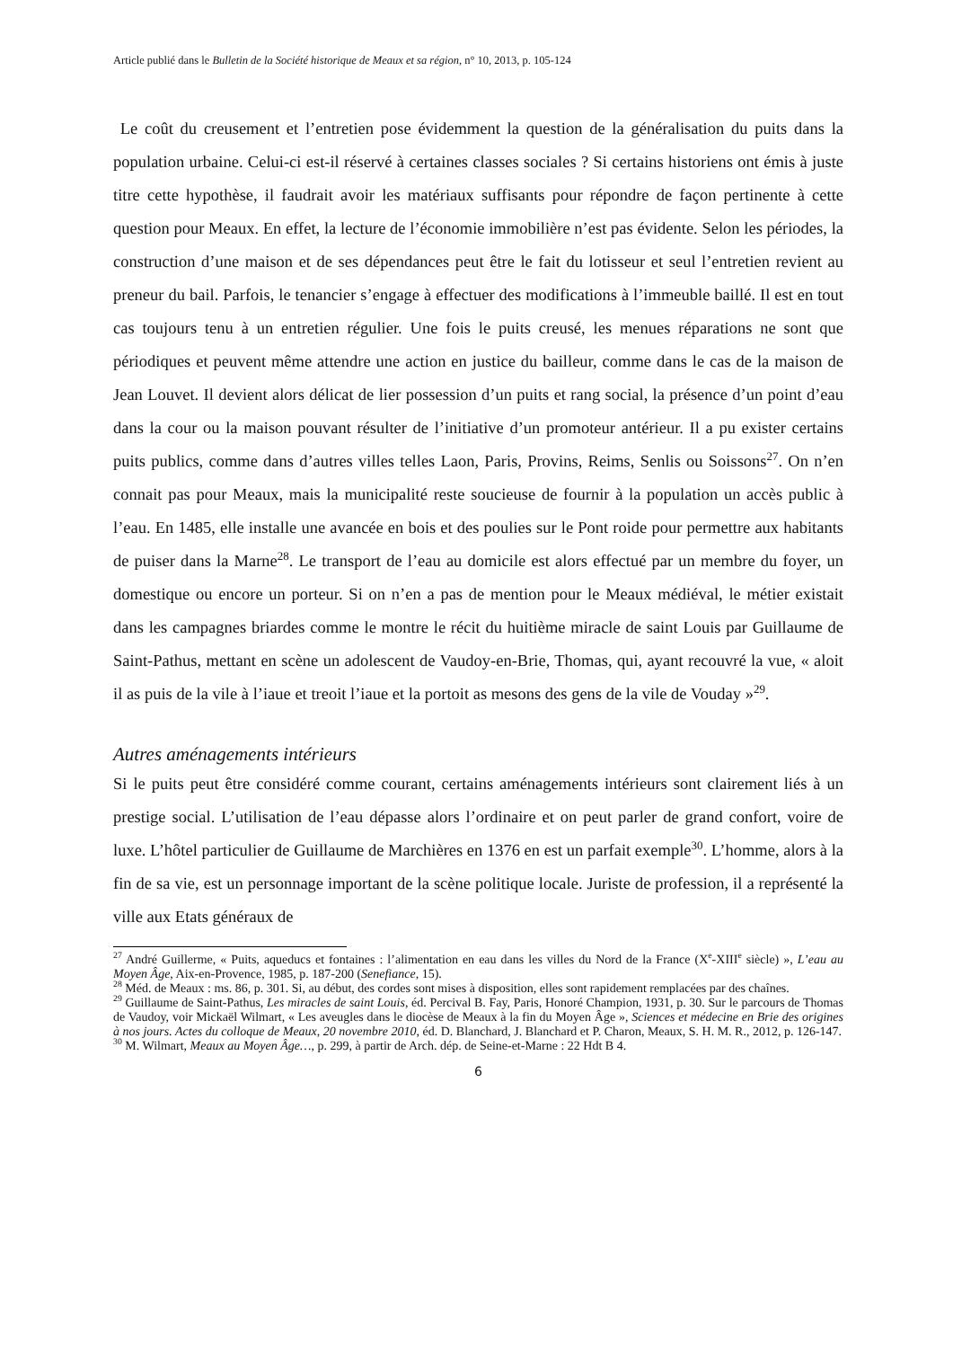Article publié dans le Bulletin de la Société historique de Meaux et sa région, n° 10, 2013, p. 105-124
Le coût du creusement et l’entretien pose évidemment la question de la généralisation du puits dans la population urbaine. Celui-ci est-il réservé à certaines classes sociales ? Si certains historiens ont émis à juste titre cette hypothèse, il faudrait avoir les matériaux suffisants pour répondre de façon pertinente à cette question pour Meaux. En effet, la lecture de l’économie immobilière n’est pas évidente. Selon les périodes, la construction d’une maison et de ses dépendances peut être le fait du lotisseur et seul l’entretien revient au preneur du bail. Parfois, le tenancier s’engage à effectuer des modifications à l’immeuble baillé. Il est en tout cas toujours tenu à un entretien régulier. Une fois le puits creusé, les menues réparations ne sont que périodiques et peuvent même attendre une action en justice du bailleur, comme dans le cas de la maison de Jean Louvet. Il devient alors délicat de lier possession d’un puits et rang social, la présence d’un point d’eau dans la cour ou la maison pouvant résulter de l’initiative d’un promoteur antérieur. Il a pu exister certains puits publics, comme dans d’autres villes telles Laon, Paris, Provins, Reims, Senlis ou Soissons<sup>27</sup>. On n’en connait pas pour Meaux, mais la municipalité reste soucieuse de fournir à la population un accès public à l’eau. En 1485, elle installe une avancée en bois et des poulies sur le Pont roide pour permettre aux habitants de puiser dans la Marne<sup>28</sup>. Le transport de l’eau au domicile est alors effectué par un membre du foyer, un domestique ou encore un porteur. Si on n’en a pas de mention pour le Meaux médiéval, le métier existait dans les campagnes briardes comme le montre le récit du huitième miracle de saint Louis par Guillaume de Saint-Pathus, mettant en scène un adolescent de Vaudoy-en-Brie, Thomas, qui, ayant recouvré la vue, « aloit il as puis de la vile à l’iaue et treoit l’iaue et la portoit as mesons des gens de la vile de Vouday »<sup>29</sup>.
Autres aménagements intérieurs
Si le puits peut être considéré comme courant, certains aménagements intérieurs sont clairement liés à un prestige social. L’utilisation de l’eau dépasse alors l’ordinaire et on peut parler de grand confort, voire de luxe. L’hôtel particulier de Guillaume de Marchières en 1376 en est un parfait exemple<sup>30</sup>. L’homme, alors à la fin de sa vie, est un personnage important de la scène politique locale. Juriste de profession, il a représenté la ville aux Etats généraux de
<sup>27</sup> André Guillerme, « Puits, aqueducs et fontaines : l’alimentation en eau dans les villes du Nord de la France (X<sup>e</sup>-XIII<sup>e</sup> siècle) », L’eau au Moyen Âge, Aix-en-Provence, 1985, p. 187-200 (Senefiance, 15).
<sup>28</sup> Méd. de Meaux : ms. 86, p. 301. Si, au début, des cordes sont mises à disposition, elles sont rapidement remplacées par des chaînes.
<sup>29</sup> Guillaume de Saint-Pathus, Les miracles de saint Louis, éd. Percival B. Fay, Paris, Honoré Champion, 1931, p. 30. Sur le parcours de Thomas de Vaudoy, voir Mickaël Wilmart, « Les aveugles dans le diocèse de Meaux à la fin du Moyen Âge », Sciences et médecine en Brie des origines à nos jours. Actes du colloque de Meaux, 20 novembre 2010, éd. D. Blanchard, J. Blanchard et P. Charon, Meaux, S. H. M. R., 2012, p. 126-147.
<sup>30</sup> M. Wilmart, Meaux au Moyen Âge…, p. 299, à partir de Arch. dép. de Seine-et-Marne : 22 Hdt B 4.
6